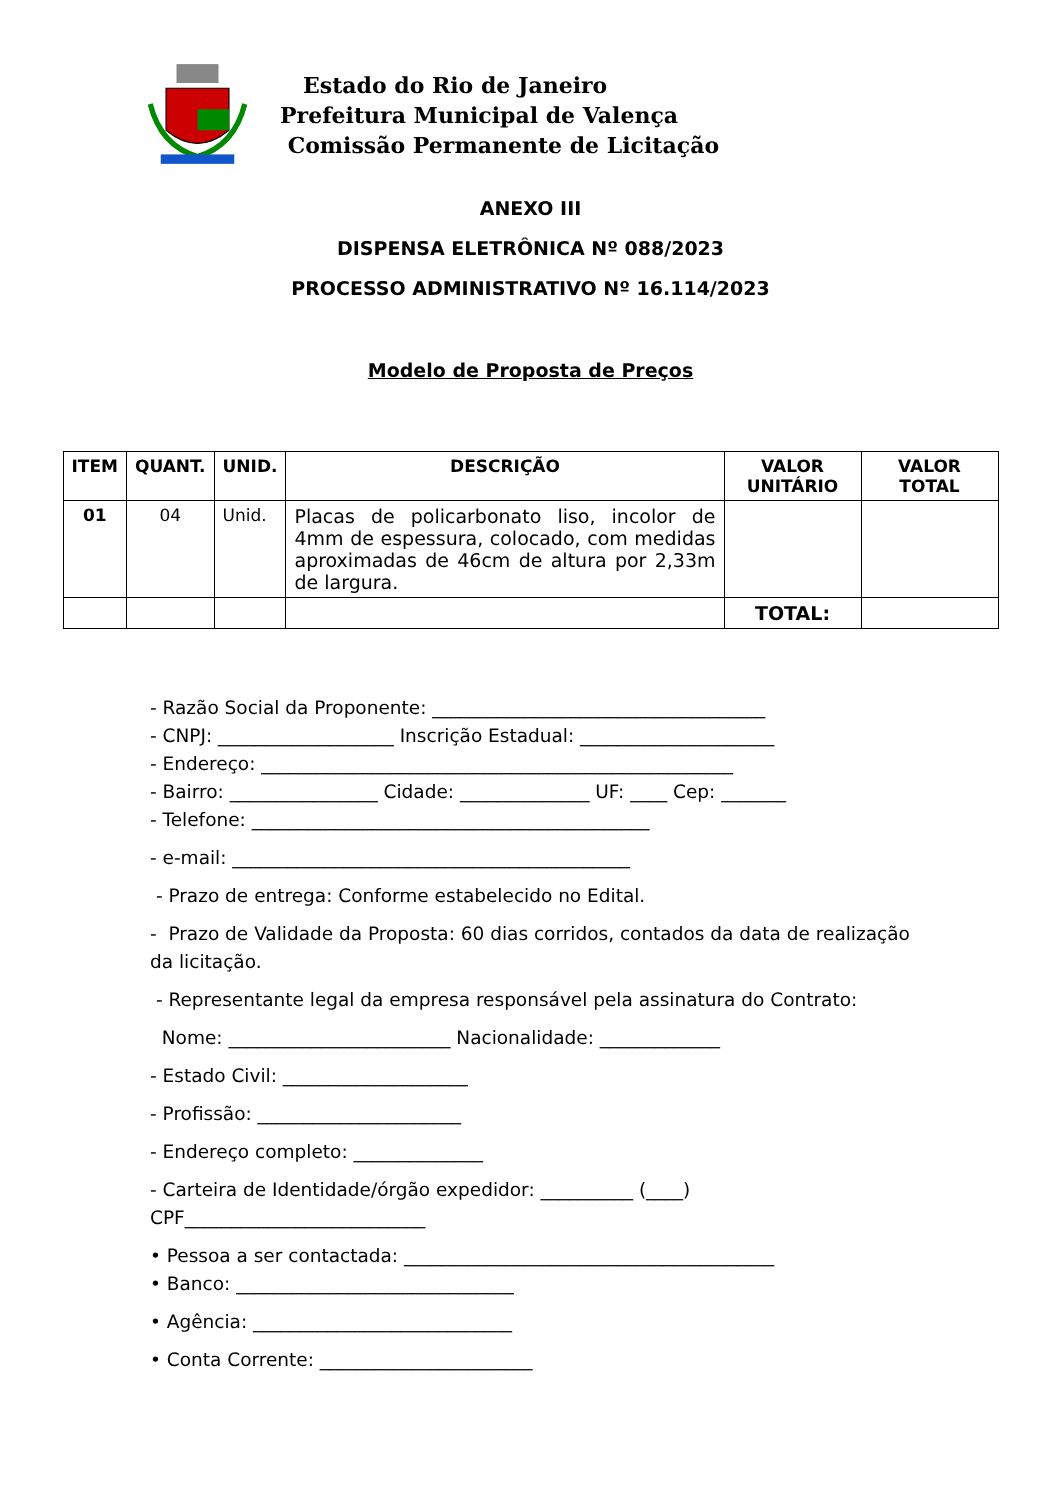Estado do Rio de Janeiro
Prefeitura Municipal de Valença
Comissão Permanente de Licitação
ANEXO III
DISPENSA ELETRÔNICA Nº 088/2023
PROCESSO ADMINISTRATIVO Nº 16.114/2023
Modelo de Proposta de Preços
| ITEM | QUANT. | UNID. | DESCRIÇÃO | VALOR UNITÁRIO | VALOR TOTAL |
| --- | --- | --- | --- | --- | --- |
| 01 | 04 | Unid. | Placas de policarbonato liso, incolor de 4mm de espessura, colocado, com medidas aproximadas de 46cm de altura por 2,33m de largura. | | |
| | | | | TOTAL: | |
- Razão Social da Proponente: ____________________________________
- CNPJ: ___________________ Inscrição Estadual: _____________________
- Endereço: ___________________________________________________
- Bairro: ________________ Cidade: ______________ UF: ____ Cep: _______
- Telefone: ___________________________________________
- e-mail: ___________________________________________
- Prazo de entrega: Conforme estabelecido no Edital.
- Prazo de Validade da Proposta: 60 dias corridos, contados da data de realização da licitação.
- Representante legal da empresa responsável pela assinatura do Contrato:
Nome: ________________________ Nacionalidade: _____________
- Estado Civil: ____________________
- Profissão: ______________________
- Endereço completo: ______________
- Carteira de Identidade/órgão expedidor: __________ (____)
CPF__________________________
• Pessoa a ser contactada: ________________________________________
• Banco: ______________________________
• Agência: ____________________________
• Conta Corrente: _______________________